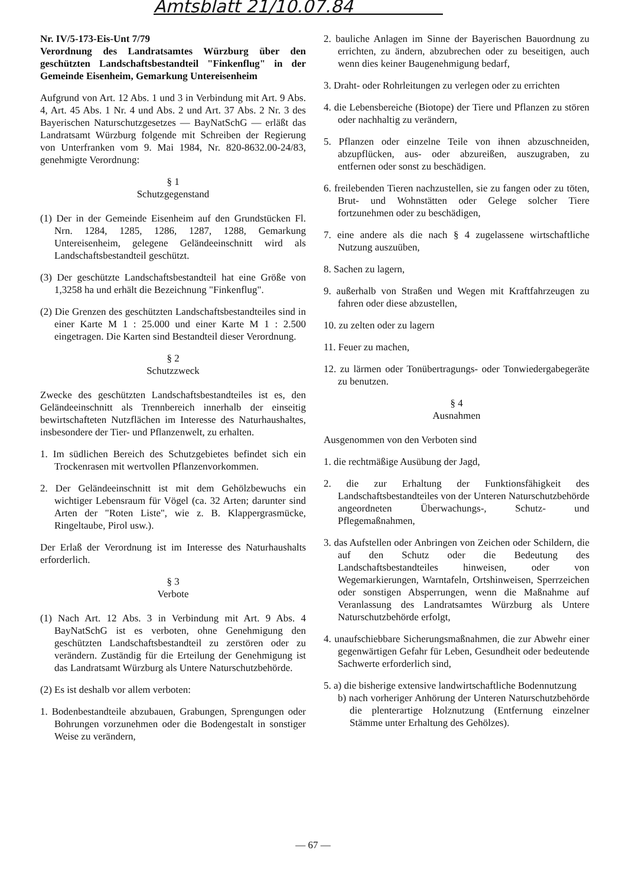Amtsblatt 21/10.07.84
Nr. IV/5-173-Eis-Unt 7/79
Verordnung des Landratsamtes Würzburg über den geschützten Landschaftsbestandteil "Finkenflug" in der Gemeinde Eisenheim, Gemarkung Untereisenheim
Aufgrund von Art. 12 Abs. 1 und 3 in Verbindung mit Art. 9 Abs. 4, Art. 45 Abs. 1 Nr. 4 und Abs. 2 und Art. 37 Abs. 2 Nr. 3 des Bayerischen Naturschutzgesetzes — BayNatSchG — erläßt das Landratsamt Würzburg folgende mit Schreiben der Regierung von Unterfranken vom 9. Mai 1984, Nr. 820-8632.00-24/83, genehmigte Verordnung:
§ 1
Schutzgegenstand
(1) Der in der Gemeinde Eisenheim auf den Grundstücken Fl. Nrn. 1284, 1285, 1286, 1287, 1288, Gemarkung Untereisenheim, gelegene Geländeeinschnitt wird als Landschaftsbestandteil geschützt.
(3) Der geschützte Landschaftsbestandteil hat eine Größe von 1,3258 ha und erhält die Bezeichnung "Finkenflug".
(2) Die Grenzen des geschützten Landschaftsbestandteiles sind in einer Karte M 1 : 25.000 und einer Karte M 1 : 2.500 eingetragen. Die Karten sind Bestandteil dieser Verordnung.
§ 2
Schutzzweck
Zwecke des geschützten Landschaftsbestandteiles ist es, den Geländeeinschnitt als Trennbereich innerhalb der einseitig bewirtschafteten Nutzflächen im Interesse des Naturhaushaltes, insbesondere der Tier- und Pflanzenwelt, zu erhalten.
1. Im südlichen Bereich des Schutzgebietes befindet sich ein Trockenrasen mit wertvollen Pflanzenvorkommen.
2. Der Geländeeinschnitt ist mit dem Gehölzbewuchs ein wichtiger Lebensraum für Vögel (ca. 32 Arten; darunter sind Arten der "Roten Liste", wie z. B. Klappergrasmücke, Ringeltaube, Pirol usw.).
Der Erlaß der Verordnung ist im Interesse des Naturhaushalts erforderlich.
§ 3
Verbote
(1) Nach Art. 12 Abs. 3 in Verbindung mit Art. 9 Abs. 4 BayNatSchG ist es verboten, ohne Genehmigung den geschützten Landschaftsbestandteil zu zerstören oder zu verändern. Zuständig für die Erteilung der Genehmigung ist das Landratsamt Würzburg als Untere Naturschutzbehörde.
(2) Es ist deshalb vor allem verboten:
1. Bodenbestandteile abzubauen, Grabungen, Sprengungen oder Bohrungen vorzunehmen oder die Bodengestalt in sonstiger Weise zu verändern,
2. bauliche Anlagen im Sinne der Bayerischen Bauordnung zu errichten, zu ändern, abzubrechen oder zu beseitigen, auch wenn dies keiner Baugenehmigung bedarf,
3. Draht- oder Rohrleitungen zu verlegen oder zu errichten
4. die Lebensbereiche (Biotope) der Tiere und Pflanzen zu stören oder nachhaltig zu verändern,
5. Pflanzen oder einzelne Teile von ihnen abzuschneiden, abzupflücken, aus- oder abzureißen, auszugraben, zu entfernen oder sonst zu beschädigen.
6. freilebenden Tieren nachzustellen, sie zu fangen oder zu töten, Brut- und Wohnstätten oder Gelege solcher Tiere fortzunehmen oder zu beschädigen,
7. eine andere als die nach § 4 zugelassene wirtschaftliche Nutzung auszuüben,
8. Sachen zu lagern,
9. außerhalb von Straßen und Wegen mit Kraftfahrzeugen zu fahren oder diese abzustellen,
10. zu zelten oder zu lagern
11. Feuer zu machen,
12. zu lärmen oder Tonübertragungs- oder Tonwiedergabegeräte zu benutzen.
§ 4
Ausnahmen
Ausgenommen von den Verboten sind
1. die rechtmäßige Ausübung der Jagd,
2. die zur Erhaltung der Funktionsfähigkeit des Landschaftsbestandteiles von der Unteren Naturschutzbehörde angeordneten Überwachungs-, Schutz- und Pflegemaßnahmen,
3. das Aufstellen oder Anbringen von Zeichen oder Schildern, die auf den Schutz oder die Bedeutung des Landschaftsbestandteiles hinweisen, oder von Wegemarkierungen, Warntafeln, Ortshinweisen, Sperrzeichen oder sonstigen Absperrungen, wenn die Maßnahme auf Veranlassung des Landratsamtes Würzburg als Untere Naturschutzbehörde erfolgt,
4. unaufschiebbare Sicherungsmaßnahmen, die zur Abwehr einer gegenwärtigen Gefahr für Leben, Gesundheit oder bedeutende Sachwerte erforderlich sind,
5. a) die bisherige extensive landwirtschaftliche Bodennutzung
b) nach vorheriger Anhörung der Unteren Naturschutzbehörde die plenterartige Holznutzung (Entfernung einzelner Stämme unter Erhaltung des Gehölzes).
— 67 —